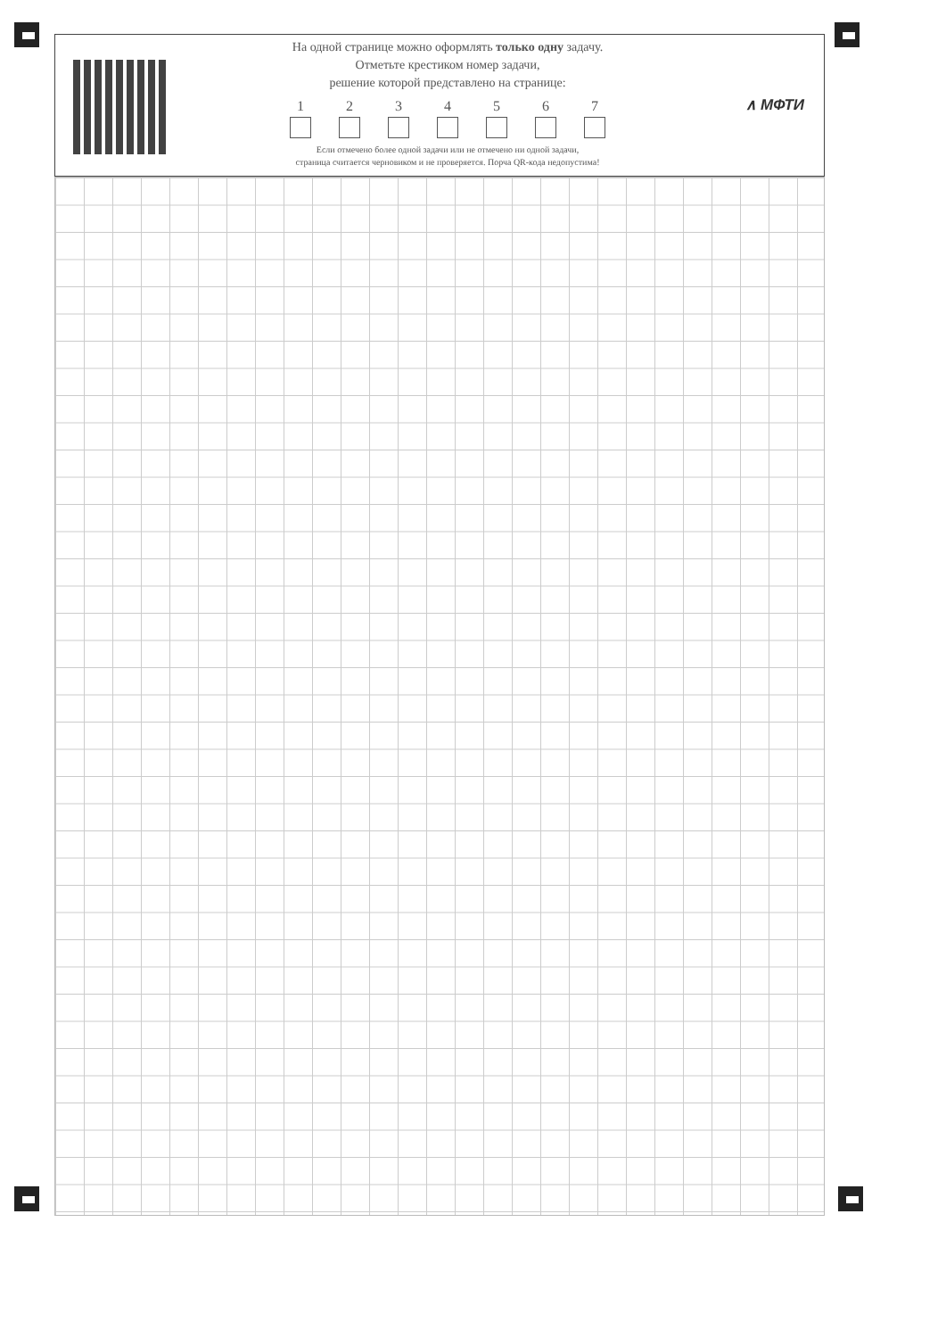На одной странице можно оформлять только одну задачу.
Отметьте крестиком номер задачи,
решение которой представлено на странице:
1 2 3 4 5 6 7
Если отмечено более одной задачи или не отмечено ни одной задачи,
страница считается черновиком и не проверяется. Порча QR-кода недопустима!
∧ МФТИ